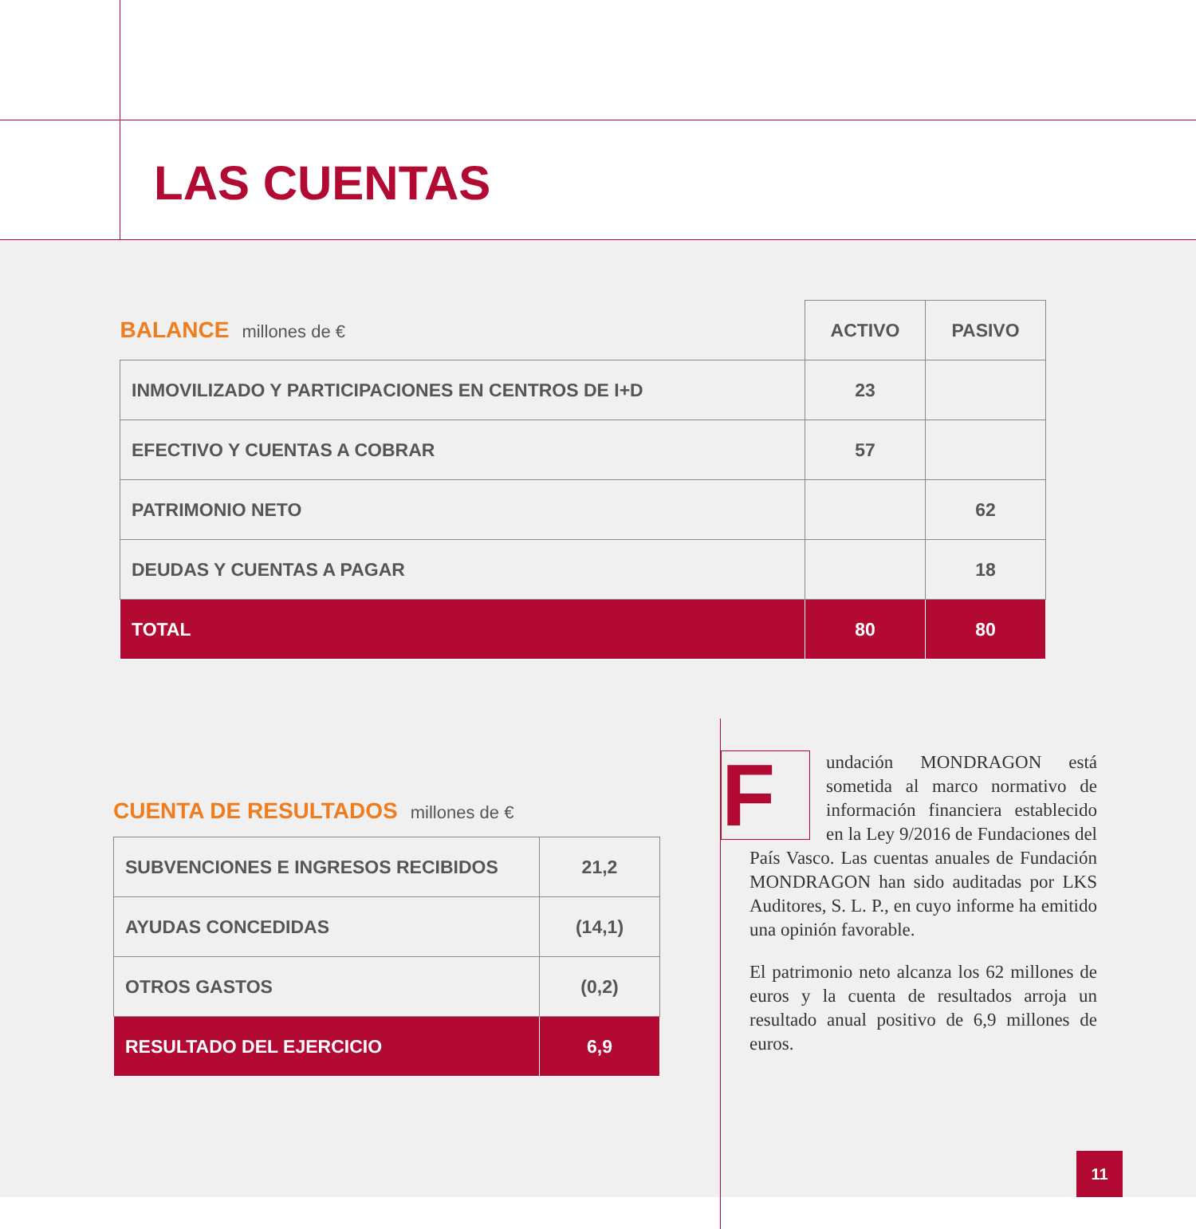LAS CUENTAS
| BALANCE millones de € | ACTIVO | PASIVO |
| INMOVILIZADO Y PARTICIPACIONES EN CENTROS DE I+D | 23 | |
| EFECTIVO Y CUENTAS A COBRAR | 57 | |
| PATRIMONIO NETO | | 62 |
| DEUDAS Y CUENTAS A PAGAR | | 18 |
| TOTAL | 80 | 80 |
CUENTA DE RESULTADOS millones de €
| SUBVENCIONES E INGRESOS RECIBIDOS | 21,2 |
| AYUDAS CONCEDIDAS | (14,1) |
| OTROS GASTOS | (0,2) |
| RESULTADO DEL EJERCICIO | 6,9 |
Fundación MONDRAGON está sometida al marco normativo de información financiera establecido en la Ley 9/2016 de Fundaciones del País Vasco. Las cuentas anuales de Fundación MONDRAGON han sido auditadas por LKS Auditores, S. L. P., en cuyo informe ha emitido una opinión favorable.
El patrimonio neto alcanza los 62 millones de euros y la cuenta de resultados arroja un resultado anual positivo de 6,9 millones de euros.
11